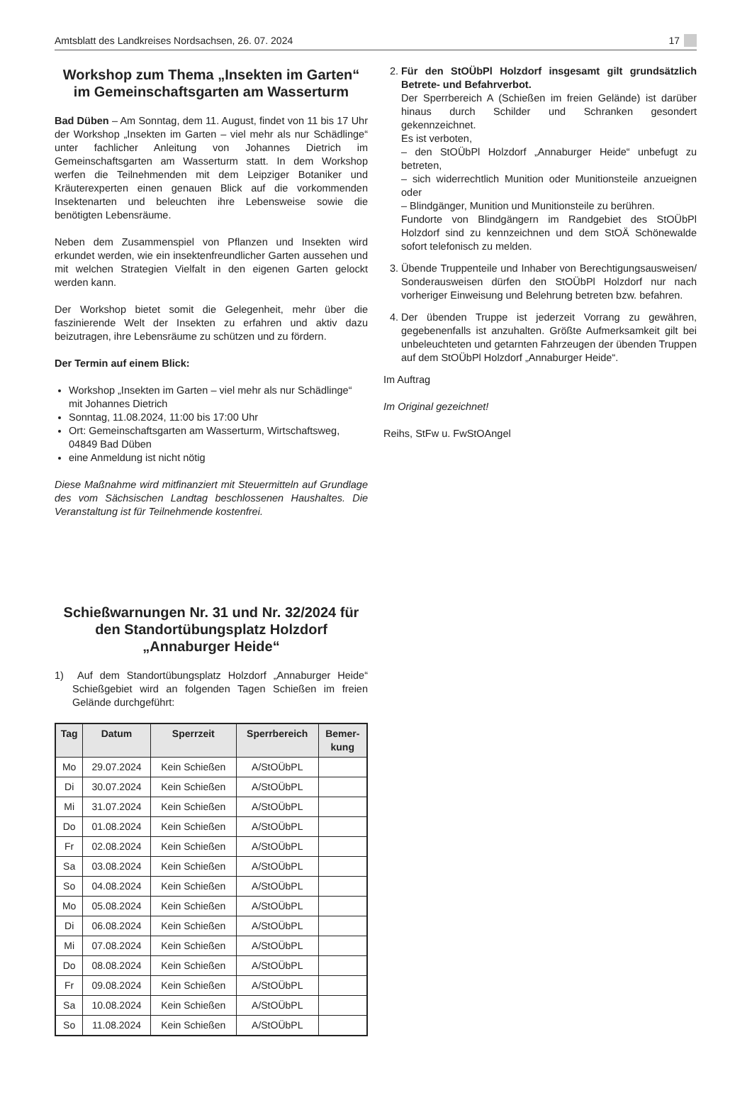Amtsblatt des Landkreises Nordsachsen, 26. 07. 2024 17
Workshop zum Thema „Insekten im Garten“ im Gemeinschaftsgarten am Wasserturm
Bad Düben – Am Sonntag, dem 11. August, findet von 11 bis 17 Uhr der Workshop „Insekten im Garten – viel mehr als nur Schädlinge“ unter fachlicher Anleitung von Johannes Dietrich im Gemeinschaftsgarten am Wasserturm statt. In dem Workshop werfen die Teilnehmenden mit dem Leipziger Botaniker und Kräuterexperten einen genauen Blick auf die vorkommenden Insektenarten und beleuchten ihre Lebensweise sowie die benötigten Lebensräume.
Neben dem Zusammenspiel von Pflanzen und Insekten wird erkundet werden, wie ein insektenfreundlicher Garten aussehen und mit welchen Strategien Vielfalt in den eigenen Garten gelockt werden kann.
Der Workshop bietet somit die Gelegenheit, mehr über die faszinierende Welt der Insekten zu erfahren und aktiv dazu beizutragen, ihre Lebensräume zu schützen und zu fördern.
Der Termin auf einem Blick:
Workshop „Insekten im Garten – viel mehr als nur Schädlinge“ mit Johannes Dietrich
Sonntag, 11.08.2024, 11:00 bis 17:00 Uhr
Ort: Gemeinschaftsgarten am Wasserturm, Wirtschaftsweg, 04849 Bad Düben
eine Anmeldung ist nicht nötig
Diese Maßnahme wird mitfinanziert mit Steuermitteln auf Grundlage des vom Sächsischen Landtag beschlossenen Haushaltes. Die Veranstaltung ist für Teilnehmende kostenfrei.
Schießwarnungen Nr. 31 und Nr. 32/2024 für den Standortübungsplatz Holzdorf „Annaburger Heide“
1) Auf dem Standortübungsplatz Holzdorf „Annaburger Heide“ Schießgebiet wird an folgenden Tagen Schießen im freien Gelände durchgeführt:
| Tag | Datum | Sperrzeit | Sperrbereich | Bemer- kung |
| --- | --- | --- | --- | --- |
| Mo | 29.07.2024 | Kein Schießen | A/StOÜbPL | |
| Di | 30.07.2024 | Kein Schießen | A/StOÜbPL | |
| Mi | 31.07.2024 | Kein Schießen | A/StOÜbPL | |
| Do | 01.08.2024 | Kein Schießen | A/StOÜbPL | |
| Fr | 02.08.2024 | Kein Schießen | A/StOÜbPL | |
| Sa | 03.08.2024 | Kein Schießen | A/StOÜbPL | |
| So | 04.08.2024 | Kein Schießen | A/StOÜbPL | |
| Mo | 05.08.2024 | Kein Schießen | A/StOÜbPL | |
| Di | 06.08.2024 | Kein Schießen | A/StOÜbPL | |
| Mi | 07.08.2024 | Kein Schießen | A/StOÜbPL | |
| Do | 08.08.2024 | Kein Schießen | A/StOÜbPL | |
| Fr | 09.08.2024 | Kein Schießen | A/StOÜbPL | |
| Sa | 10.08.2024 | Kein Schießen | A/StOÜbPL | |
| So | 11.08.2024 | Kein Schießen | A/StOÜbPL | |
2. Für den StOÜbPl Holzdorf insgesamt gilt grundsätzlich Betrete- und Befahrverbot.
Der Sperrbereich A (Schießen im freien Gelände) ist darüber hinaus durch Schilder und Schranken gesondert gekennzeichnet.
Es ist verboten,
– den StOÜbPl Holzdorf „Annaburger Heide“ unbefugt zu betreten,
– sich widerrechtlich Munition oder Munitionsteile anzueignen oder
– Blindgänger, Munition und Munitionsteile zu berühren.
Fundorte von Blindgängern im Randgebiet des StOÜbPl Holzdorf sind zu kennzeichnen und dem StOÄ Schönewalde sofort telefonisch zu melden.
3. Übende Truppenteile und Inhaber von Berechtigungsausweisen/ Sonderausweisen dürfen den StOÜbPl Holzdorf nur nach vorheriger Einweisung und Belehrung betreten bzw. befahren.
4. Der übenden Truppe ist jederzeit Vorrang zu gewähren, gegebenenfalls ist anzuhalten. Größte Aufmerksamkeit gilt bei unbeleuchteten und getarnten Fahrzeugen der übenden Truppen auf dem StOÜbPl Holzdorf „Annaburger Heide“.
Im Auftrag
Im Original gezeichnet!
Reihs, StFw u. FwStOAngel